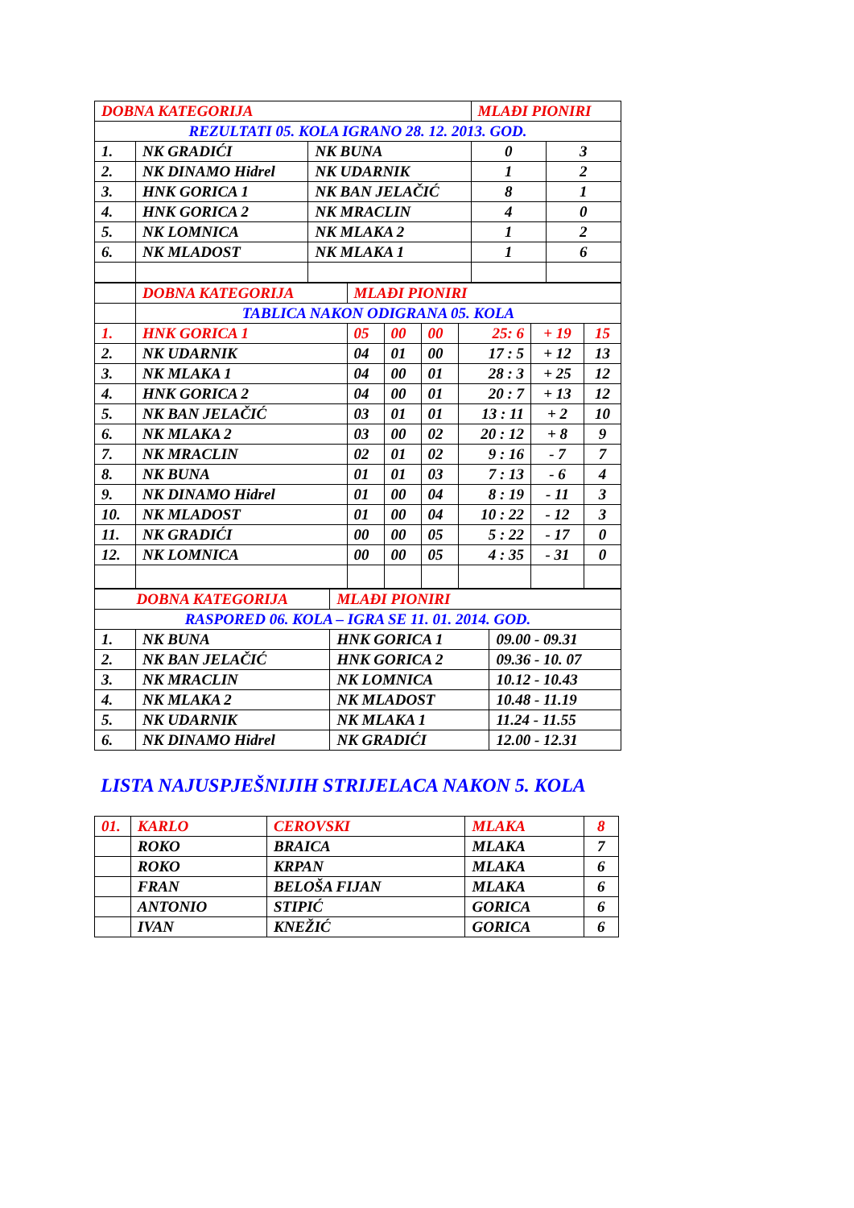| DOBNA KATEGORIJA | | | MLAĐI PIONIRI | |
| REZULTATI 05. KOLA IGRANO 28. 12. 2013. GOD. | | | | |
| 1. | NK GRADIĆI | NK BUNA | 0 | 3 |
| 2. | NK DINAMO Hidrel | NK UDARNIK | 1 | 2 |
| 3. | HNK GORICA 1 | NK BAN JELAČIĆ | 8 | 1 |
| 4. | HNK GORICA 2 | NK MRACLIN | 4 | 0 |
| 5. | NK LOMNICA | NK MLAKA 2 | 1 | 2 |
| 6. | NK MLADOST | NK MLAKA 1 | 1 | 6 |
| | DOBNA KATEGORIJA | MLAĐI PIONIRI | | | | | |
| | TABLICA NAKON ODIGRANA 05. KOLA | | | | | | |
| 1. | HNK GORICA 1 | 05 | 00 | 00 | 25: 6 | + 19 | 15 |
| 2. | NK UDARNIK | 04 | 01 | 00 | 17 : 5 | + 12 | 13 |
| 3. | NK MLAKA 1 | 04 | 00 | 01 | 28 : 3 | + 25 | 12 |
| 4. | HNK GORICA 2 | 04 | 00 | 01 | 20 : 7 | + 13 | 12 |
| 5. | NK BAN JELAČIĆ | 03 | 01 | 01 | 13 : 11 | + 2 | 10 |
| 6. | NK MLAKA 2 | 03 | 00 | 02 | 20 : 12 | + 8 | 9 |
| 7. | NK MRACLIN | 02 | 01 | 02 | 9 : 16 | - 7 | 7 |
| 8. | NK BUNA | 01 | 01 | 03 | 7 : 13 | - 6 | 4 |
| 9. | NK DINAMO Hidrel | 01 | 00 | 04 | 8 : 19 | - 11 | 3 |
| 10. | NK MLADOST | 01 | 00 | 04 | 10 : 22 | - 12 | 3 |
| 11. | NK GRADIĆI | 00 | 00 | 05 | 5 : 22 | - 17 | 0 |
| 12. | NK LOMNICA | 00 | 00 | 05 | 4 : 35 | - 31 | 0 |
| DOBNA KATEGORIJA | | MLAĐI PIONIRI | |
| RASPORED 06. KOLA – IGRA SE 11. 01. 2014. GOD. | | | |
| 1. | NK BUNA | HNK GORICA 1 | 09.00 - 09.31 |
| 2. | NK BAN JELAČIĆ | HNK GORICA 2 | 09.36 - 10. 07 |
| 3. | NK MRACLIN | NK LOMNICA | 10.12 - 10.43 |
| 4. | NK MLAKA 2 | NK MLADOST | 10.48 - 11.19 |
| 5. | NK UDARNIK | NK MLAKA 1 | 11.24 - 11.55 |
| 6. | NK DINAMO Hidrel | NK GRADIĆI | 12.00 - 12.31 |
LISTA NAJUSPJEŠNIJIH STRIJELACA NAKON 5. KOLA
| 01. | KARLO | CEROVSKI | MLAKA | 8 |
| | ROKO | BRAICA | MLAKA | 7 |
| | ROKO | KRPAN | MLAKA | 6 |
| | FRAN | BELOŠA FIJAN | MLAKA | 6 |
| | ANTONIO | STIPIĆ | GORICA | 6 |
| | IVAN | KNEŽIĆ | GORICA | 6 |